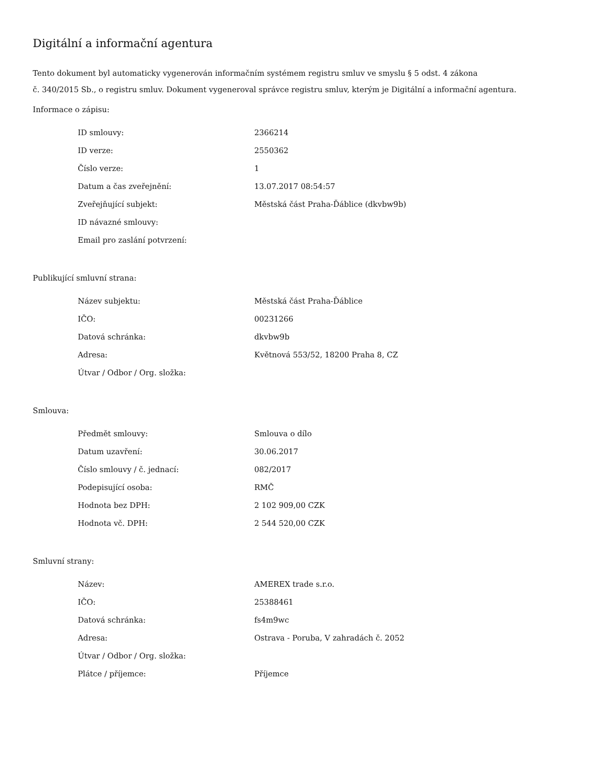Digitální a informační agentura
Tento dokument byl automaticky vygenerován informačním systémem registru smluv ve smyslu § 5 odst. 4 zákona
č. 340/2015 Sb., o registru smluv. Dokument vygeneroval správce registru smluv, kterým je Digitální a informační agentura.
Informace o zápisu:
| ID smlouvy: | 2366214 |
| ID verze: | 2550362 |
| Číslo verze: | 1 |
| Datum a čas zveřejnění: | 13.07.2017 08:54:57 |
| Zveřejňující subjekt: | Městská část Praha-Ďáblice (dkvbw9b) |
| ID návazné smlouvy: | |
| Email pro zaslání potvrzení: | |
Publikující smluvní strana:
| Název subjektu: | Městská část Praha-Ďáblice |
| IČO: | 00231266 |
| Datová schránka: | dkvbw9b |
| Adresa: | Květnová 553/52, 18200 Praha 8, CZ |
| Útvar / Odbor / Org. složka: | |
Smlouva:
| Předmět smlouvy: | Smlouva o dílo |
| Datum uzavření: | 30.06.2017 |
| Číslo smlouvy / č. jednací: | 082/2017 |
| Podepisující osoba: | RMČ |
| Hodnota bez DPH: | 2 102 909,00 CZK |
| Hodnota vč. DPH: | 2 544 520,00 CZK |
Smluvní strany:
| Název: | AMEREX trade s.r.o. |
| IČO: | 25388461 |
| Datová schránka: | fs4m9wc |
| Adresa: | Ostrava - Poruba, V zahradách č. 2052 |
| Útvar / Odbor / Org. složka: | |
| Plátce / příjemce: | Příjemce |